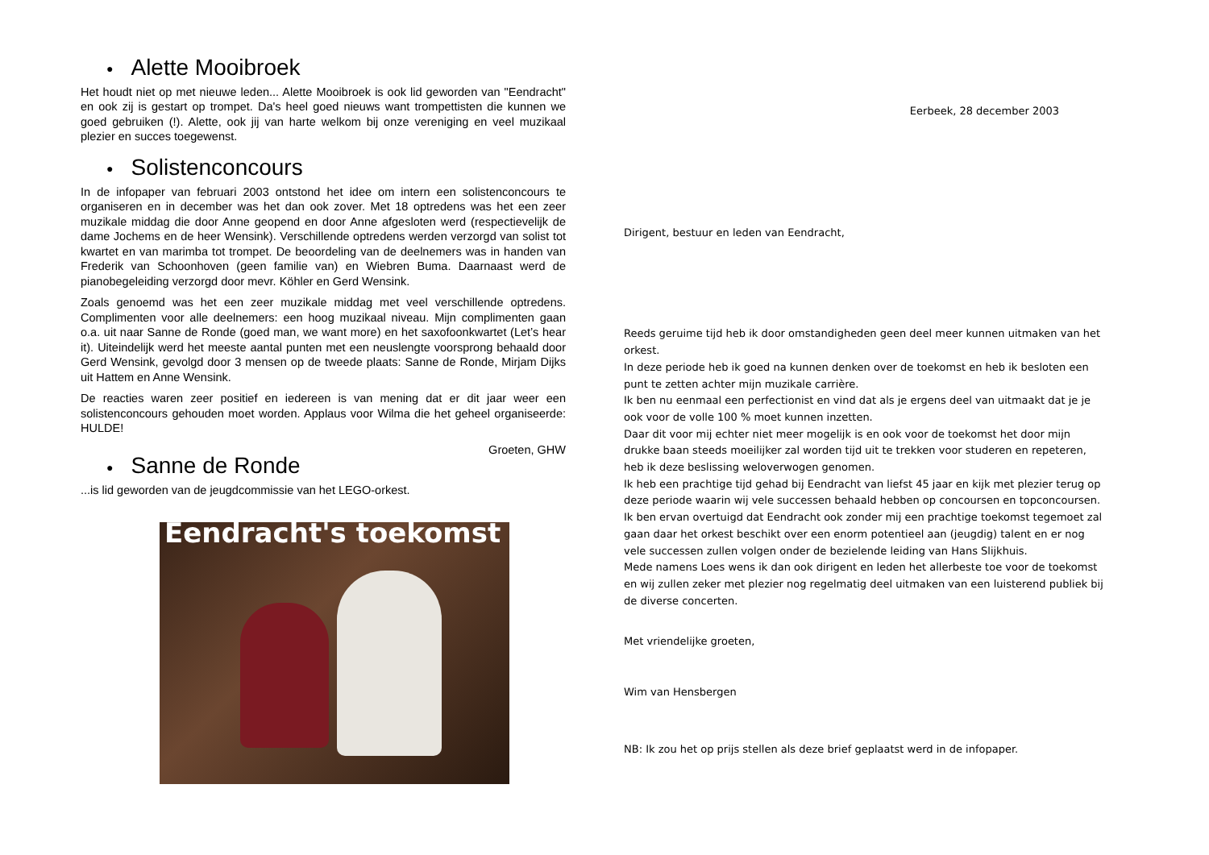● Alette Mooibroek
Het houdt niet op met nieuwe leden... Alette Mooibroek is ook lid geworden van "Eendracht" en ook zij is gestart op trompet. Da's heel goed nieuws want trompettisten die kunnen we goed gebruiken (!). Alette, ook jij van harte welkom bij onze vereniging en veel muzikaal plezier en succes toegewenst.
● Solistenconcours
In de infopaper van februari 2003 ontstond het idee om intern een solistenconcours te organiseren en in december was het dan ook zover. Met 18 optredens was het een zeer muzikale middag die door Anne geopend en door Anne afgesloten werd (respectievelijk de dame Jochems en de heer Wensink). Verschillende optredens werden verzorgd van solist tot kwartet en van marimba tot trompet. De beoordeling van de deelnemers was in handen van Frederik van Schoonhoven (geen familie van) en Wiebren Buma. Daarnaast werd de pianobegeleiding verzorgd door mevr. Köhler en Gerd Wensink.
Zoals genoemd was het een zeer muzikale middag met veel verschillende optredens. Complimenten voor alle deelnemers: een hoog muzikaal niveau. Mijn complimenten gaan o.a. uit naar Sanne de Ronde (goed man, we want more) en het saxofoonkwartet (Let’s hear it). Uiteindelijk werd het meeste aantal punten met een neuslengte voorsprong behaald door Gerd Wensink, gevolgd door 3 mensen op de tweede plaats: Sanne de Ronde, Mirjam Dijks uit Hattem en Anne Wensink.
De reacties waren zeer positief en iedereen is van mening dat er dit jaar weer een solistenconcours gehouden moet worden. Applaus voor Wilma die het geheel organiseerde: HULDE!
Groeten, GHW
● Sanne de Ronde
...is lid geworden van de jeugdcommissie van het LEGO-orkest.
Eendracht's toekomst
Eerbeek, 28 december 2003
Dirigent, bestuur en leden van Eendracht,
Reeds geruime tijd heb ik door omstandigheden geen deel meer kunnen uitmaken van het orkest.
In deze periode heb ik goed na kunnen denken over de toekomst en heb ik besloten een punt te zetten achter mijn muzikale carrière.
Ik ben nu eenmaal een perfectionist en vind dat als je ergens deel van uitmaakt dat je je ook voor de volle 100 % moet kunnen inzetten.
Daar dit voor mij echter niet meer mogelijk is en ook voor de toekomst het door mijn drukke baan steeds moeilijker zal worden tijd uit te trekken voor studeren en repeteren, heb ik deze beslissing weloverwogen genomen.
Ik heb een prachtige tijd gehad bij Eendracht van liefst 45 jaar en kijk met plezier terug op deze periode waarin wij vele successen behaald hebben op concoursen en topconcoursen.
Ik ben ervan overtuigd dat Eendracht ook zonder mij een prachtige toekomst tegemoet zal gaan daar het orkest beschikt over een enorm potentieel aan (jeugdig) talent en er nog vele successen zullen volgen onder de bezielende leiding van Hans Slijkhuis.
Mede namens Loes wens ik dan ook dirigent en leden het allerbeste toe voor de toekomst en wij zullen zeker met plezier nog regelmatig deel uitmaken van een luisterend publiek bij de diverse concerten.
Met vriendelijke groeten,
Wim van Hensbergen
NB: Ik zou het op prijs stellen als deze brief geplaatst werd in de infopaper.